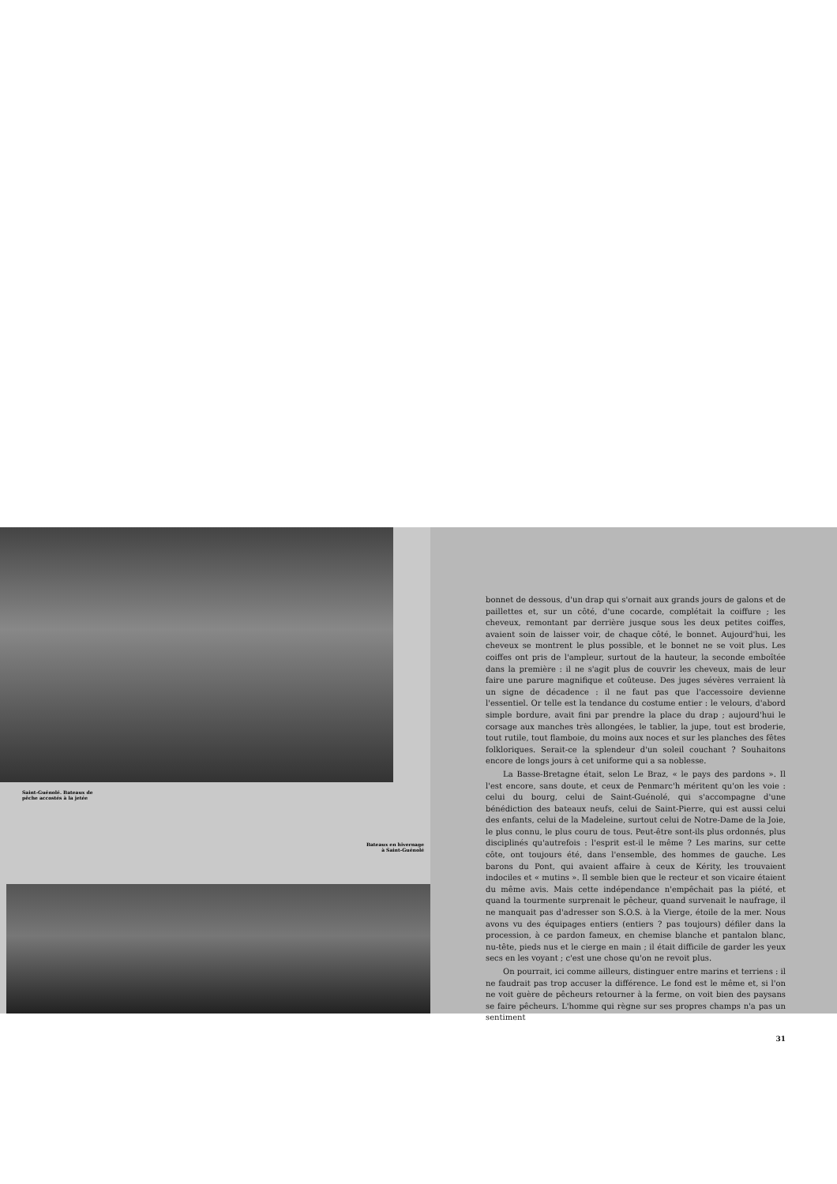Saint-Guénolé. Bateaux de
pêche accostés à la jetée
Bateaux en hivernage
à Saint-Guénolé
bonnet de dessous, d'un drap qui s'ornait aux grands jours de galons et de paillettes et, sur un côté, d'une cocarde, complétait la coiffure ; les cheveux, remontant par derrière jusque sous les deux petites coiffes, avaient soin de laisser voir, de chaque côté, le bonnet. Aujourd'hui, les cheveux se montrent le plus possible, et le bonnet ne se voit plus. Les coiffes ont pris de l'ampleur, surtout de la hauteur, la seconde emboîtée dans la première : il ne s'agit plus de couvrir les cheveux, mais de leur faire une parure magnifique et coûteuse. Des juges sévères verraient là un signe de décadence : il ne faut pas que l'accessoire devienne l'essentiel. Or telle est la tendance du costume entier : le velours, d'abord simple bordure, avait fini par prendre la place du drap ; aujourd'hui le corsage aux manches très allongées, le tablier, la jupe, tout est broderie, tout rutile, tout flamboie, du moins aux noces et sur les planches des fêtes folkloriques. Serait-ce la splendeur d'un soleil couchant ? Souhaitons encore de longs jours à cet uniforme qui a sa noblesse.
La Basse-Bretagne était, selon Le Braz, « le pays des pardons ». Il l'est encore, sans doute, et ceux de Penmarc'h méritent qu'on les voie : celui du bourg, celui de Saint-Guénolé, qui s'accompagne d'une bénédiction des bateaux neufs, celui de Saint-Pierre, qui est aussi celui des enfants, celui de la Madeleine, surtout celui de Notre-Dame de la Joie, le plus connu, le plus couru de tous. Peut-être sont-ils plus ordonnés, plus disciplinés qu'autrefois : l'esprit est-il le même ? Les marins, sur cette côte, ont toujours été, dans l'ensemble, des hommes de gauche. Les barons du Pont, qui avaient affaire à ceux de Kérity, les trouvaient indociles et « mutins ». Il semble bien que le recteur et son vicaire étaient du même avis. Mais cette indépendance n'empêchait pas la piété, et quand la tourmente surprenait le pêcheur, quand survenait le naufrage, il ne manquait pas d'adresser son S.O.S. à la Vierge, étoile de la mer. Nous avons vu des équipages entiers (entiers ? pas toujours) défiler dans la procession, à ce pardon fameux, en chemise blanche et pantalon blanc, nu-tête, pieds nus et le cierge en main ; il était difficile de garder les yeux secs en les voyant ; c'est une chose qu'on ne revoit plus.
On pourrait, ici comme ailleurs, distinguer entre marins et terriens : il ne faudrait pas trop accuser la différence. Le fond est le même et, si l'on ne voit guère de pêcheurs retourner à la ferme, on voit bien des paysans se faire pêcheurs. L'homme qui règne sur ses propres champs n'a pas un sentiment
31